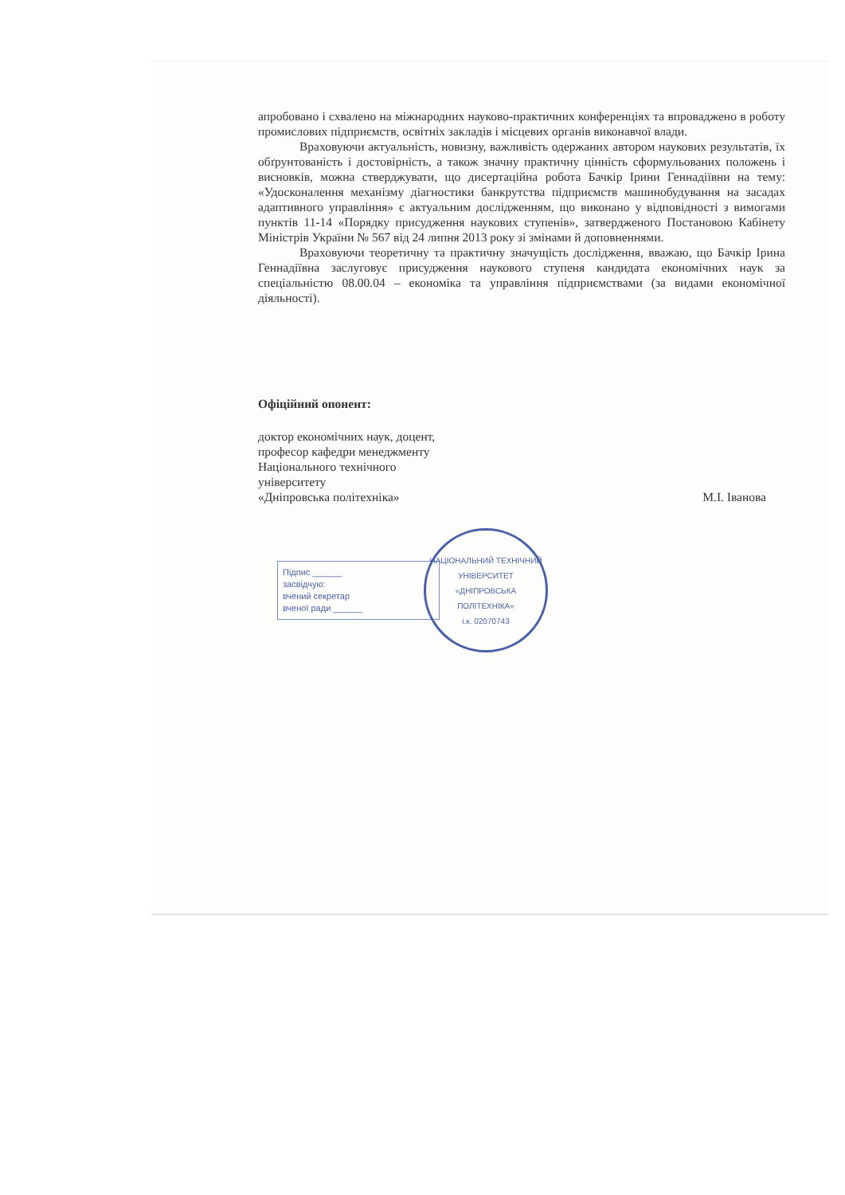апробовано і схвалено на міжнародних науково-практичних конференціях та впроваджено в роботу промислових підприємств, освітніх закладів і місцевих органів виконавчої влади.
Враховуючи актуальність, новизну, важливість одержаних автором наукових результатів, їх обґрунтованість і достовірність, а також значну практичну цінність сформульованих положень і висновків, можна стверджувати, що дисертаційна робота Бачкір Ірини Геннадіївни на тему: «Удосконалення механізму діагностики банкрутства підприємств машинобудування на засадах адаптивного управління» є актуальним дослідженням, що виконано у відповідності з вимогами пунктів 11-14 «Порядку присудження наукових ступенів», затвердженого Постановою Кабінету Міністрів України № 567 від 24 липня 2013 року зі змінами й доповненнями.
Враховуючи теоретичну та практичну значущість дослідження, вважаю, що Бачкір Ірина Геннадіївна заслуговує присудження наукового ступеня кандидата економічних наук за спеціальністю 08.00.04 – економіка та управління підприємствами (за видами економічної діяльності).
Офіційний опонент:
доктор економічних наук, доцент,
професор кафедри менеджменту
Національного технічного
університету
«Дніпровська політехніка»
М.І. Іванова
Підпис ______
засвідчую:
вчений секретар
вченої ради ______
НАЦІОНАЛЬНИЙ ТЕХНІЧНИЙ УНІВЕРСИТЕТ
«ДНІПРОВСЬКА ПОЛІТЕХНІКА»
і.к. 02070743